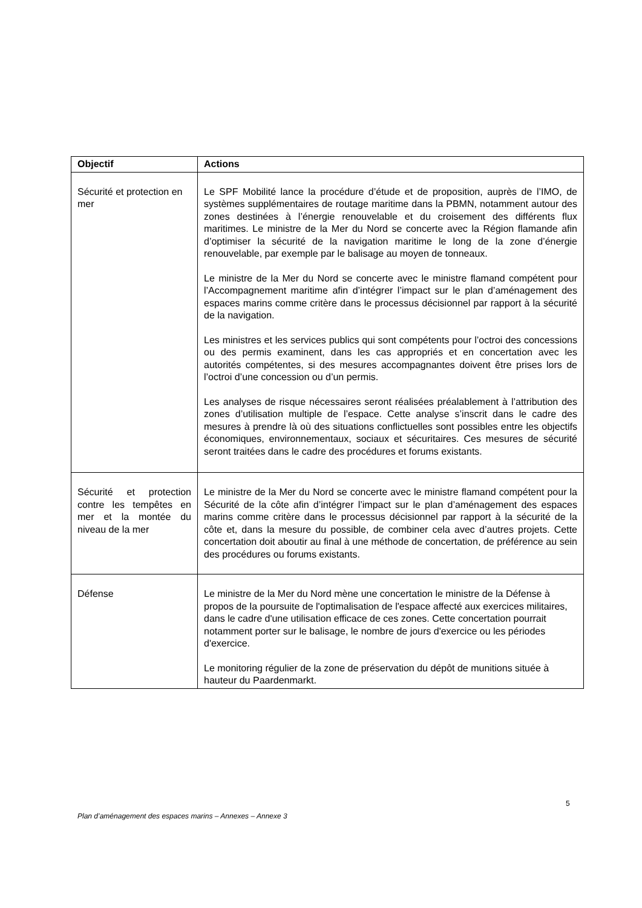| Objectif | Actions |
| --- | --- |
| Sécurité et protection en mer | Le SPF Mobilité lance la procédure d’étude et de proposition, auprès de l’IMO, de systèmes supplémentaires de routage maritime dans la PBMN, notamment autour des zones destinées à l’énergie renouvelable et du croisement des différents flux maritimes. Le ministre de la Mer du Nord se concerte avec la Région flamande afin d’optimiser la sécurité de la navigation maritime le long de la zone d’énergie renouvelable, par exemple par le balisage au moyen de tonneaux. Le ministre de la Mer du Nord se concerte avec le ministre flamand compétent pour l’Accompagnement maritime afin d’intégrer l’impact sur le plan d’aménagement des espaces marins comme critère dans le processus décisionnel par rapport à la sécurité de la navigation. Les ministres et les services publics qui sont compétents pour l’octroi des concessions ou des permis examinent, dans les cas appropriés et en concertation avec les autorités compétentes, si des mesures accompagnantes doivent être prises lors de l’octroi d’une concession ou d’un permis. Les analyses de risque nécessaires seront réalisées préalablement à l’attribution des zones d’utilisation multiple de l’espace. Cette analyse s’inscrit dans le cadre des mesures à prendre là où des situations conflictuelles sont possibles entre les objectifs économiques, environnementaux, sociaux et sécuritaires. Ces mesures de sécurité seront traitées dans le cadre des procédures et forums existants. |
| Sécurité et protection contre les tempêtes en mer et la montée du niveau de la mer | Le ministre de la Mer du Nord se concerte avec le ministre flamand compétent pour la Sécurité de la côte afin d’intégrer l’impact sur le plan d’aménagement des espaces marins comme critère dans le processus décisionnel par rapport à la sécurité de la côte et, dans la mesure du possible, de combiner cela avec d’autres projets. Cette concertation doit aboutir au final à une méthode de concertation, de préférence au sein des procédures ou forums existants. |
| Défense | Le ministre de la Mer du Nord mène une concertation le ministre de la Défense à propos de la poursuite de l'optimalisation de l'espace affecté aux exercices militaires, dans le cadre d'une utilisation efficace de ces zones. Cette concertation pourrait notamment porter sur le balisage, le nombre de jours d'exercice ou les périodes d'exercice. Le monitoring régulier de la zone de préservation du dépôt de munitions située à hauteur du Paardenmarkt. |
5
Plan d’aménagement des espaces marins – Annexes – Annexe 3